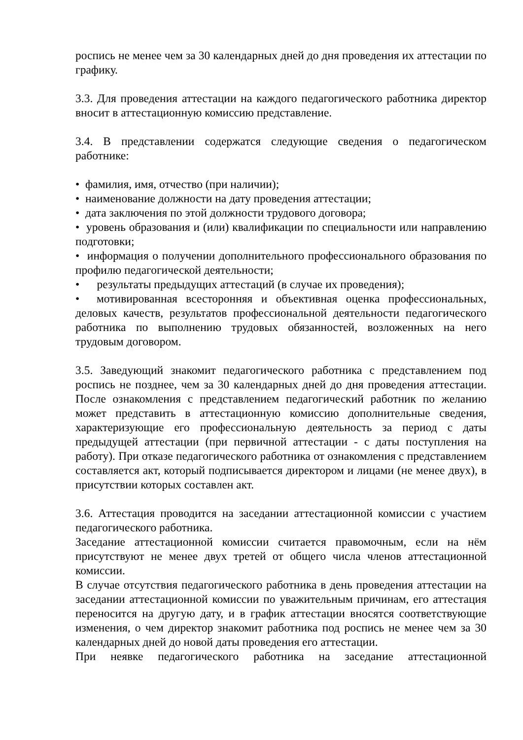роспись не менее чем за 30 календарных дней до дня проведения их аттестации по графику.
3.3. Для проведения аттестации на каждого педагогического работника директор вносит в аттестационную комиссию представление.
3.4. В представлении содержатся следующие сведения о педагогическом работнике:
• фамилия, имя, отчество (при наличии);
• наименование должности на дату проведения аттестации;
• дата заключения по этой должности трудового договора;
• уровень образования и (или) квалификации по специальности или направлению подготовки;
• информация о получении дополнительного профессионального образования по профилю педагогической деятельности;
• результаты предыдущих аттестаций (в случае их проведения);
• мотивированная всесторонняя и объективная оценка профессиональных, деловых качеств, результатов профессиональной деятельности педагогического работника по выполнению трудовых обязанностей, возложенных на него трудовым договором.
3.5. Заведующий знакомит педагогического работника с представлением под роспись не позднее, чем за 30 календарных дней до дня проведения аттестации. После ознакомления с представлением педагогический работник по желанию может представить в аттестационную комиссию дополнительные сведения, характеризующие его профессиональную деятельность за период с даты предыдущей аттестации (при первичной аттестации - с даты поступления на работу). При отказе педагогического работника от ознакомления с представлением составляется акт, который подписывается директором и лицами (не менее двух), в присутствии которых составлен акт.
3.6. Аттестация проводится на заседании аттестационной комиссии с участием педагогического работника.
Заседание аттестационной комиссии считается правомочным, если на нём присутствуют не менее двух третей от общего числа членов аттестационной комиссии.
В случае отсутствия педагогического работника в день проведения аттестации на заседании аттестационной комиссии по уважительным причинам, его аттестация переносится на другую дату, и в график аттестации вносятся соответствующие изменения, о чем директор знакомит работника под роспись не менее чем за 30 календарных дней до новой даты проведения его аттестации.
При неявке педагогического работника на заседание аттестационной